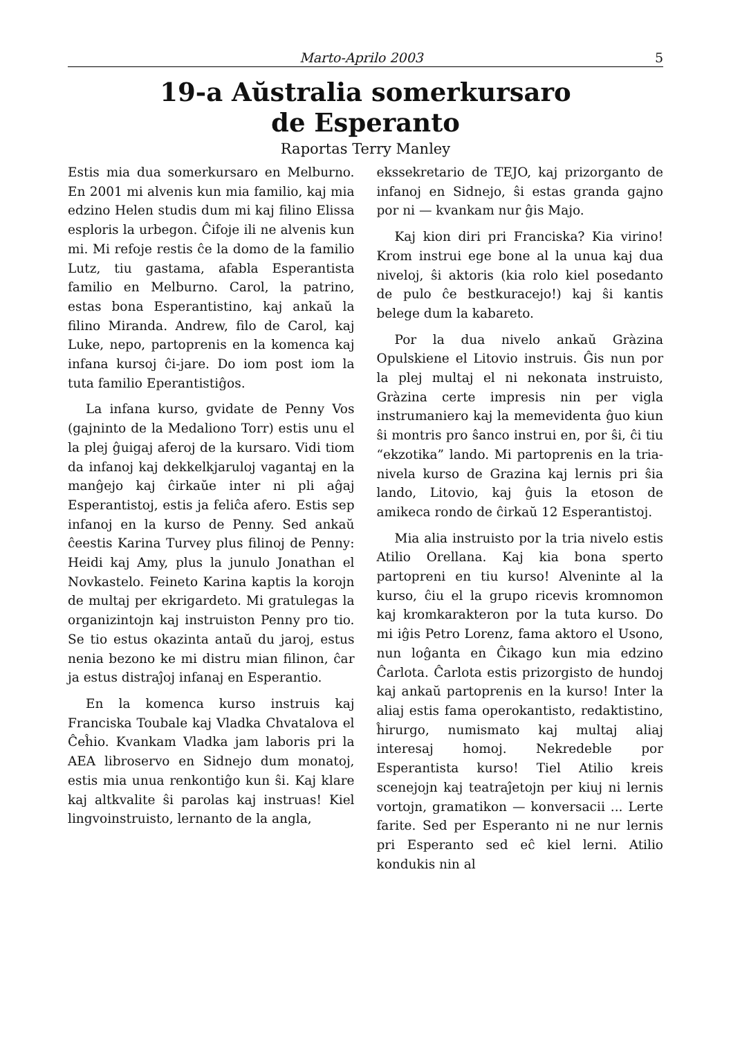Marto-Aprilo 2003 5
19-a Aŭstralia somerkursaro
de Esperanto
Raportas Terry Manley
Estis mia dua somerkursaro en Melburno. En 2001 mi alvenis kun mia familio, kaj mia edzino Helen studis dum mi kaj filino Elissa esploris la urbegon. Ĉifoje ili ne alvenis kun mi. Mi refoje restis ĉe la domo de la familio Lutz, tiu gastama, afabla Esperantista familio en Melburno. Carol, la patrino, estas bona Esperantistino, kaj ankaŭ la filino Miranda. Andrew, filo de Carol, kaj Luke, nepo, partoprenis en la komenca kaj infana kursoj ĉi-jare. Do iom post iom la tuta familio Eperantistiĝos.
La infana kurso, gvidate de Penny Vos (gajninto de la Medaliono Torr) estis unu el la plej ĝuigaj aferoj de la kursaro. Vidi tiom da infanoj kaj dekkelkjaruloj vagantaj en la manĝejo kaj ĉirkaŭe inter ni pli aĝaj Esperantistoj, estis ja feliĉa afero. Estis sep infanoj en la kurso de Penny. Sed ankaŭ ĉeestis Karina Turvey plus filinoj de Penny: Heidi kaj Amy, plus la junulo Jonathan el Novkastelo. Feineto Karina kaptis la korojn de multaj per ekrigardeto. Mi gratulegas la organizintojn kaj instruiston Penny pro tio. Se tio estus okazinta antaŭ du jaroj, estus nenia bezono ke mi distru mian filinon, ĉar ja estus distraĵoj infanaj en Esperantio.
En la komenca kurso instruis kaj Franciska Toubale kaj Vladka Chvatalova el Ĉeĥio. Kvankam Vladka jam laboris pri la AEA libroservo en Sidnejo dum monatoj, estis mia unua renkontiĝo kun ŝi. Kaj klare kaj altkvalite ŝi parolas kaj instruas! Kiel lingvoinstruisto, lernanto de la angla,
ekssekretario de TEJO, kaj prizorganto de infanoj en Sidnejo, ŝi estas granda gajno por ni — kvankam nur ĝis Majo.
Kaj kion diri pri Franciska? Kia virino! Krom instrui ege bone al la unua kaj dua niveloj, ŝi aktoris (kia rolo kiel posedanto de pulo ĉe bestkuracejo!) kaj ŝi kantis belege dum la kabareto.
Por la dua nivelo ankaŭ Gràzina Opulskiene el Litovio instruis. Ĝis nun por la plej multaj el ni nekonata instruisto, Gràzina certe impresis nin per vigla instrumaniero kaj la memevidenta ĝuo kiun ŝi montris pro ŝanco instrui en, por ŝi, ĉi tiu “ekzotika” lando. Mi partoprenis en la tria-nivela kurso de Grazina kaj lernis pri ŝia lando, Litovio, kaj ĝuis la etoson de amikeca rondo de ĉirkaŭ 12 Esperantistoj.
Mia alia instruisto por la tria nivelo estis Atilio Orellana. Kaj kia bona sperto partopreni en tiu kurso! Alveninte al la kurso, ĉiu el la grupo ricevis kromnomon kaj kromkarakteron por la tuta kurso. Do mi iĝis Petro Lorenz, fama aktoro el Usono, nun loĝanta en Ĉikago kun mia edzino Ĉarlota. Ĉarlota estis prizorgisto de hundoj kaj ankaŭ partoprenis en la kurso! Inter la aliaj estis fama operokantisto, redaktistino, ĥirurgo, numismato kaj multaj aliaj interesaj homoj. Nekredeble por Esperantista kurso! Tiel Atilio kreis scenejojn kaj teatraĵetojn per kiuj ni lernis vortojn, gramatikon — konversacii ... Lerte farite. Sed per Esperanto ni ne nur lernis pri Esperanto sed eĉ kiel lerni. Atilio kondukis nin al